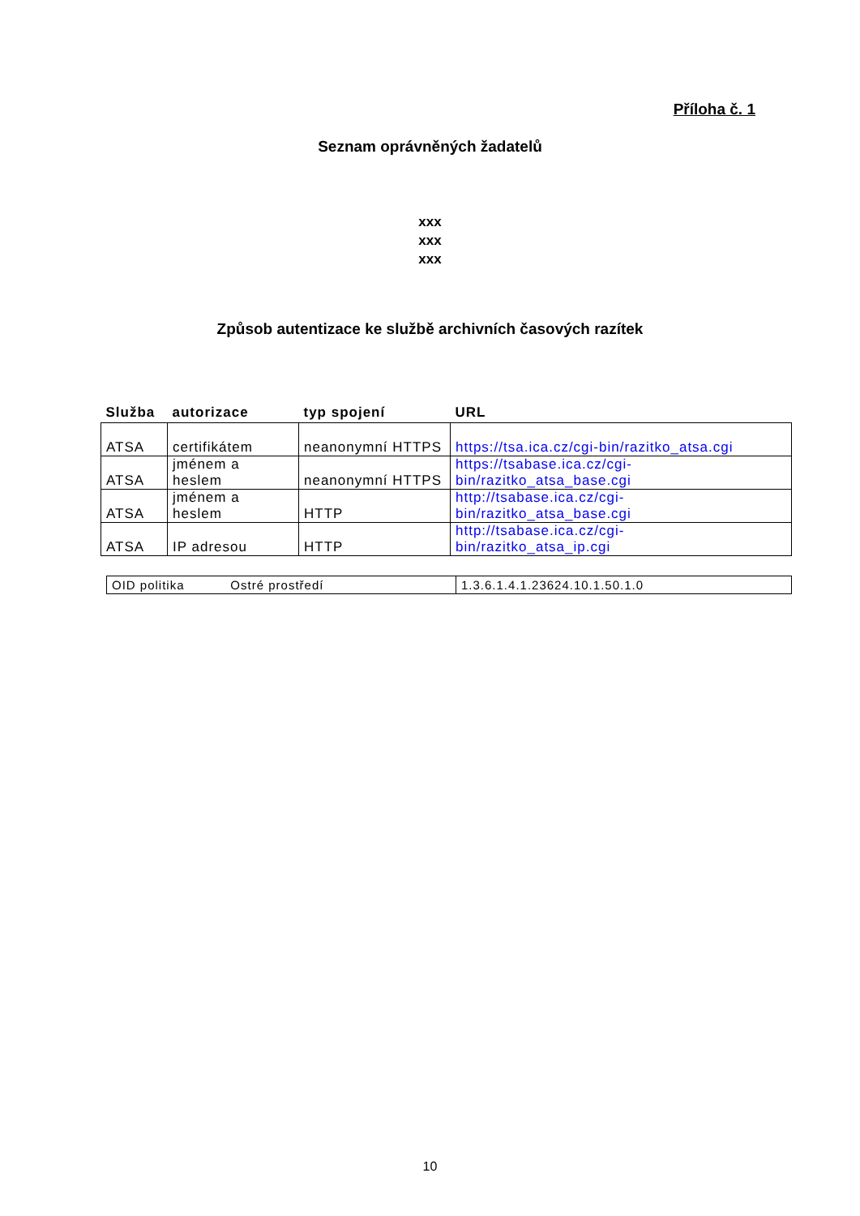Příloha č. 1
Seznam oprávněných žadatelů
xxx
xxx
xxx
Způsob autentizace ke službě archivních časových razítek
| Služba | autorizace | typ spojení | URL |
| --- | --- | --- | --- |
| ATSA | certifikátem | neanonymní HTTPS | https://tsa.ica.cz/cgi-bin/razitko_atsa.cgi |
| ATSA | jménem a heslem | neanonymní HTTPS | https://tsabase.ica.cz/cgi- bin/razitko_atsa_base.cgi |
| ATSA | jménem a heslem | HTTP | http://tsabase.ica.cz/cgi- bin/razitko_atsa_base.cgi |
| ATSA | IP adresou | HTTP | http://tsabase.ica.cz/cgi- bin/razitko_atsa_ip.cgi |
| OID politika Ostré prostředí | 1.3.6.1.4.1.23624.10.1.50.1.0 |
10